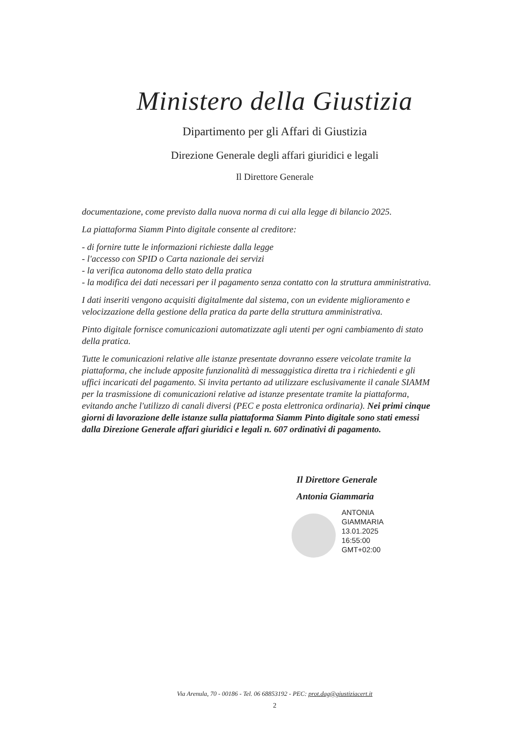Ministero della Giustizia
Dipartimento per gli Affari di Giustizia
Direzione Generale degli affari giuridici e legali
Il Direttore Generale
documentazione, come previsto dalla nuova norma di cui alla legge di bilancio 2025.
La piattaforma Siamm Pinto digitale consente al creditore:
- di fornire tutte le informazioni richieste dalla legge
- l'accesso con SPID o Carta nazionale dei servizi
- la verifica autonoma dello stato della pratica
- la modifica dei dati necessari per il pagamento senza contatto con la struttura amministrativa.
I dati inseriti vengono acquisiti digitalmente dal sistema, con un evidente miglioramento e velocizzazione della gestione della pratica da parte della struttura amministrativa.
Pinto digitale fornisce comunicazioni automatizzate agli utenti per ogni cambiamento di stato della pratica.
Tutte le comunicazioni relative alle istanze presentate dovranno essere veicolate tramite la piattaforma, che include apposite funzionalità di messaggistica diretta tra i richiedenti e gli uffici incaricati del pagamento. Si invita pertanto ad utilizzare esclusivamente il canale SIAMM per la trasmissione di comunicazioni relative ad istanze presentate tramite la piattaforma, evitando anche l'utilizzo di canali diversi (PEC e posta elettronica ordinaria). Nei primi cinque giorni di lavorazione delle istanze sulla piattaforma Siamm Pinto digitale sono stati emessi dalla Direzione Generale affari giuridici e legali n. 607 ordinativi di pagamento.
Il Direttore Generale
Antonia Giammaria
ANTONIA
GIAMMARIA
13.01.2025
16:55:00
GMT+02:00
Via Arenula, 70 - 00186 - Tel. 06 68853192 - PEC: prot.dag@giustiziacert.it
2